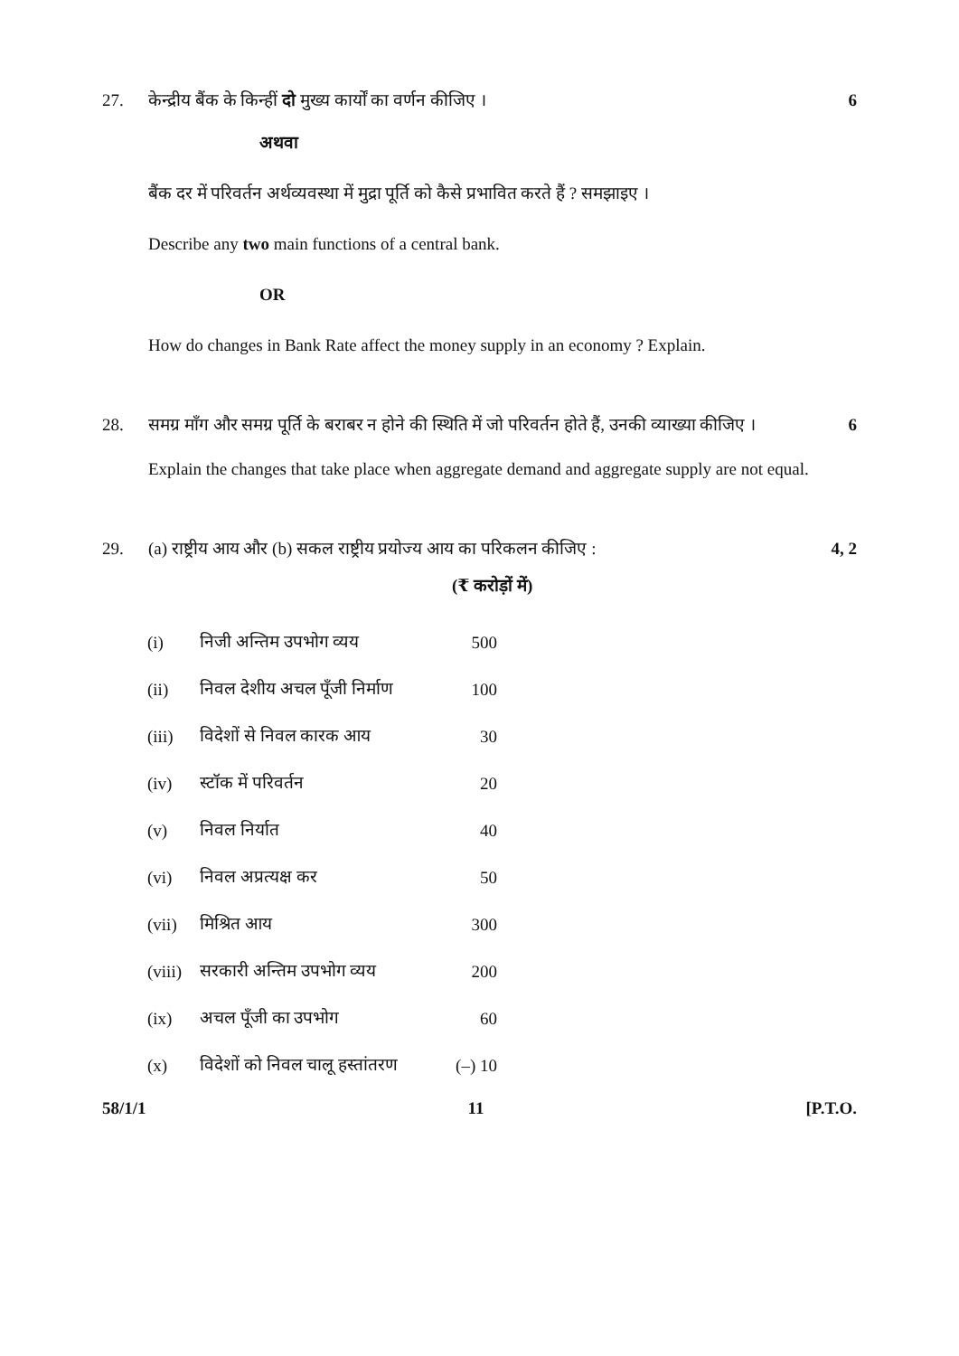27. केन्द्रीय बैंक के किन्हीं दो मुख्य कार्यों का वर्णन कीजिए । 6
अथवा
बैंक दर में परिवर्तन अर्थव्यवस्था में मुद्रा पूर्ति को कैसे प्रभावित करते हैं ? समझाइए ।
Describe any two main functions of a central bank.
OR
How do changes in Bank Rate affect the money supply in an economy ? Explain.
28. समग्र माँग और समग्र पूर्ति के बराबर न होने की स्थिति में जो परिवर्तन होते हैं, उनकी व्याख्या कीजिए । 6
Explain the changes that take place when aggregate demand and aggregate supply are not equal.
29. (a) राष्ट्रीय आय और (b) सकल राष्ट्रीय प्रयोज्य आय का परिकलन कीजिए : 4, 2
(₹ करोड़ों में)
| (i) | निजी अन्तिम उपभोग व्यय | 500 |
| (ii) | निवल देशीय अचल पूँजी निर्माण | 100 |
| (iii) | विदेशों से निवल कारक आय | 30 |
| (iv) | स्टॉक में परिवर्तन | 20 |
| (v) | निवल निर्यात | 40 |
| (vi) | निवल अप्रत्यक्ष कर | 50 |
| (vii) | मिश्रित आय | 300 |
| (viii) | सरकारी अन्तिम उपभोग व्यय | 200 |
| (ix) | अचल पूँजी का उपभोग | 60 |
| (x) | विदेशों को निवल चालू हस्तांतरण | (–) 10 |
58/1/1 11 [P.T.O.